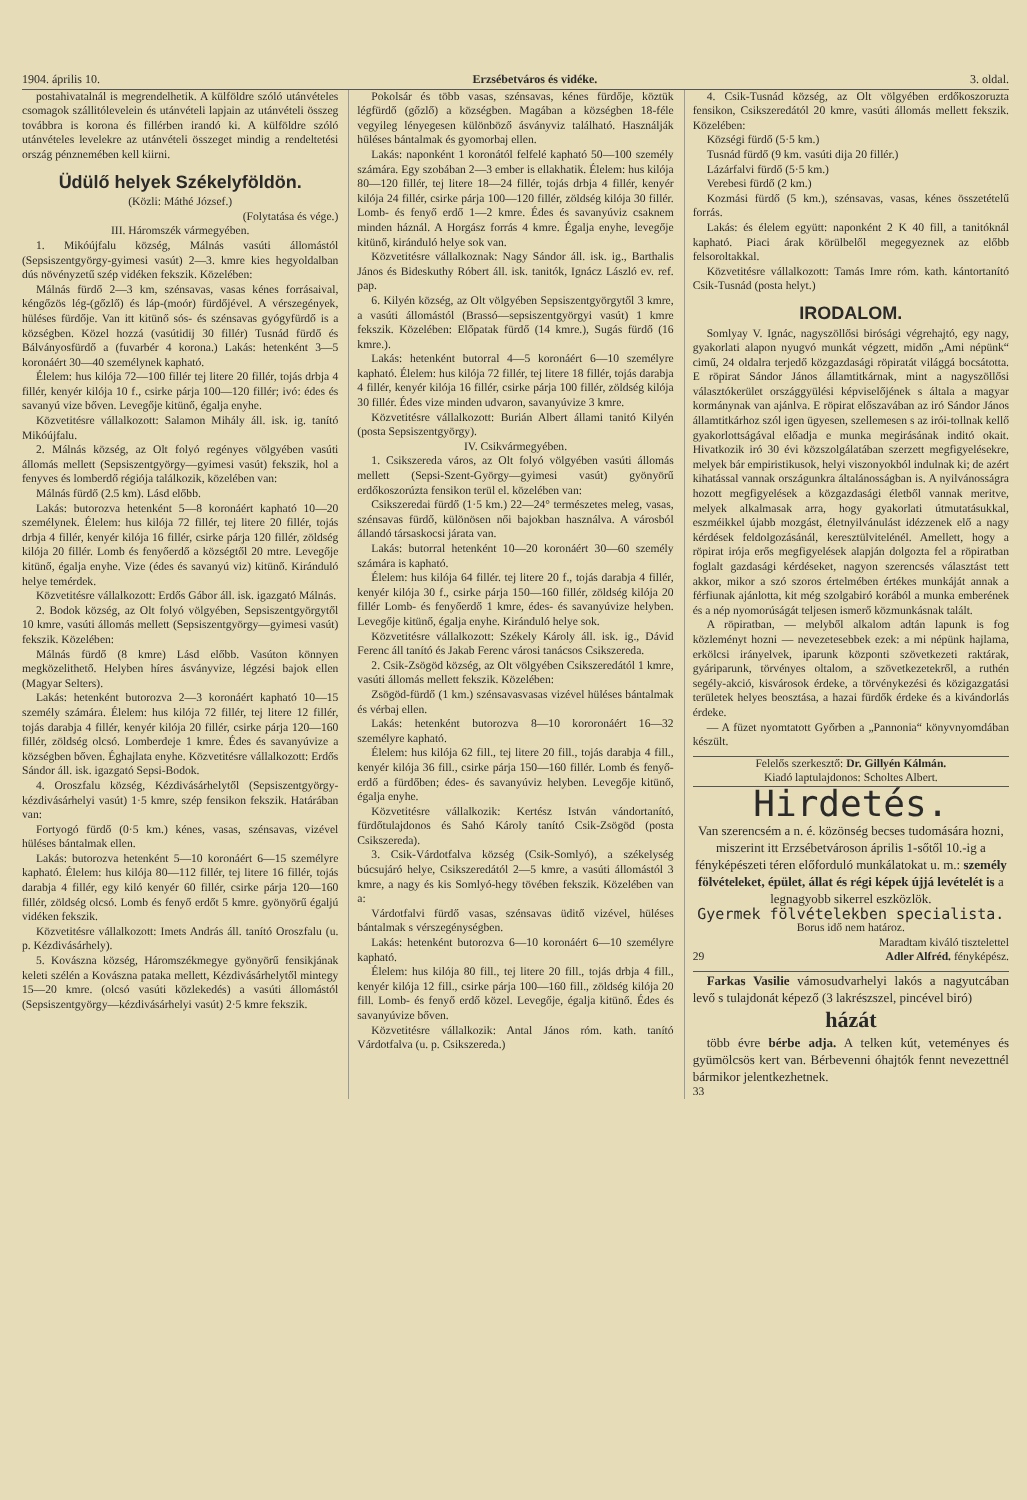1904. április 10. Erzsébetváros és vidéke. 3. oldal.
postahivatalnál is megrendelhetik. A külföldre szóló utánvételes csomagok szállitólevelein és utánvételi lapjain az utánvételi összeg továbbra is korona és fillérben irandó ki. A külföldre szóló utánvételes levelekre az utánvételi összeget mindig a rendeltetési ország pénznemében kell kiirni.
Üdülő helyek Székelyföldön.
(Közli: Máthé József.)
(Folytatása és vége.)
III. Háromszék vármegyében.
1. Mikóújfalu község, Málnás vasúti állomástól (Sepsiszentgyörgy-gyimesi vasút) 2—3. kmre kies hegyoldalban dús növényzetű szép vidéken fekszik. Közelében:
Málnás fürdő 2—3 km, szénsavas, vasas kénes forrásaival, kéngőzös lég-(gőzlő) és láp-(moór) fürdőjével. A vérszegények, hüléses fürdője. Van itt kitünő sós- és szénsavas gyógyfürdő is a községben. Közel hozzá (vasútidij 30 fillér) Tusnád fürdő és Bálványosfürdő a (fuvarbér 4 korona.) Lakás: hetenként 3—5 koronáért 30—40 személynek kapható.
Élelem: hus kilója 72—100 fillér tej litere 20 fillér, tojás drbja 4 fillér, kenyér kilója 10 f., csirke párja 100—120 fillér; ivó: édes és savanyú vize bőven. Levegője kitünő, égalja enyhe.
Közvetitésre vállalkozott: Salamon Mihály áll. isk. ig. tanító Mikóújfalu.
2. Málnás község, az Olt folyó regényes völgyében vasúti állomás mellett (Sepsiszentgyörgy—gyimesi vasút) fekszik, hol a fenyves és lomberdő régiója találkozik, közelében van:
Málnás fürdő (2.5 km). Lásd előbb.
Lakás: butorozva hetenként 5—8 koronáért kapható 10—20 személynek. Élelem: hus kilója 72 fillér, tej litere 20 fillér, tojás drbja 4 fillér, kenyér kilója 16 fillér, csirke párja 120 fillér, zöldség kilója 20 fillér. Lomb és fenyőerdő a községtől 20 mtre. Levegője kitünő, égalja enyhe. Vize (édes és savanyú viz) kitünő. Kiránduló helye temérdek.
Közvetitésre vállalkozott: Erdős Gábor áll. isk. igazgató Málnás.
2. Bodok község, az Olt folyó völgyében, Sepsiszentgyörgytől 10 kmre, vasúti állomás mellett (Sepsiszentgyörgy—gyimesi vasút) fekszik. Közelében:
Málnás fürdő (8 kmre) Lásd előbb. Vasúton könnyen megközelithető. Helyben híres ásványvize, légzési bajok ellen (Magyar Selters).
Lakás: hetenként butorozva 2—3 koronáért kapható 10—15 személy számára. Élelem: hus kilója 72 fillér, tej litere 12 fillér, tojás darabja 4 fillér, kenyér kilója 20 fillér, csirke párja 120—160 fillér, zöldség olcsó. Lomberdeje 1 kmre. Édes és savanyúvize a községben bőven. Éghajlata enyhe. Közvetitésre vállalkozott: Erdős Sándor áll. isk. igazgató Sepsi-Bodok.
4. Oroszfalu község, Kézdivásárhelytől (Sepsiszentgyörgy-kézdivásárhelyi vasút) 1·5 kmre, szép fensikon fekszik. Határában van:
Fortyogó fürdő (0·5 km.) kénes, vasas, szénsavas, vizével hüléses bántalmak ellen.
Lakás: butorozva hetenként 5—10 koronáért 6—15 személyre kapható. Élelem: hus kilója 80—112 fillér, tej litere 16 fillér, tojás darabja 4 fillér, egy kiló kenyér 60 fillér, csirke párja 120—160 fillér, zöldség olcsó. Lomb és fenyő erdőt 5 kmre. gyönyörű égaljú vidéken fekszik.
Közvetitésre vállalkozott: Imets András áll. tanító Oroszfalu (u. p. Kézdivásárhely).
5. Kovászna község, Háromszékmegye gyönyörű fensikjának keleti szélén a Kovászna pataka mellett, Kézdivásárhelytől mintegy 15—20 kmre. (olcsó vasúti közlekedés) a vasúti állomástól (Sepsiszentgyörgy—kézdivásárhelyi vasút) 2·5 kmre fekszik.
Pokolsár és több vasas, szénsavas, kénes fürdője, köztük légfürdő (gőzlő) a községben. Magában a községben 18-féle vegyileg lényegesen különböző ásványviz található. Használják hüléses bántalmak és gyomorbaj ellen.
Lakás: naponként 1 koronától felfelé kapható 50—100 személy számára. Egy szobában 2—3 ember is ellakhatik. Élelem: hus kilója 80—120 fillér, tej litere 18—24 fillér, tojás drbja 4 fillér, kenyér kilója 24 fillér, csirke párja 100—120 fillér, zöldség kilója 30 fillér. Lomb- és fenyő erdő 1—2 kmre. Édes és savanyúviz csaknem minden háznál. A Horgász forrás 4 kmre. Égalja enyhe, levegője kitünő, kiránduló helye sok van.
Közvetitésre vállalkoznak: Nagy Sándor áll. isk. ig., Barthalis János és Bideskuthy Róbert áll. isk. tanitók, Ignácz László ev. ref. pap.
6. Kilyén község, az Olt völgyében Sepsiszentgyörgytől 3 kmre, a vasúti állomástól (Brassó—sepsiszentgyörgyi vasút) 1 kmre fekszik. Közelében: Előpatak fürdő (14 kmre.), Sugás fürdő (16 kmre.).
Lakás: hetenként butorral 4—5 koronáért 6—10 személyre kapható. Élelem: hus kilója 72 fillér, tej litere 18 fillér, tojás darabja 4 fillér, kenyér kilója 16 fillér, csirke párja 100 fillér, zöldség kilója 30 fillér. Édes vize minden udvaron, savanyúvize 3 kmre.
Közvetitésre vállalkozott: Burián Albert állami tanitó Kilyén (posta Sepsiszentgyörgy).
IV. Csikvármegyében.
1. Csikszereda város, az Olt folyó völgyében vasúti állomás mellett (Sepsi-Szent-György—gyimesi vasút) gyönyörű erdőkoszorúzta fensikon terül el. közelében van:
Csikszeredai fürdő (1·5 km.) 22—24° természetes meleg, vasas, szénsavas fürdő, különösen női bajokban használva. A városból állandó társaskocsi járata van.
Lakás: butorral hetenként 10—20 koronáért 30—60 személy számára is kapható.
Élelem: hus kilója 64 fillér. tej litere 20 f., tojás darabja 4 fillér, kenyér kilója 30 f., csirke párja 150—160 fillér, zöldség kilója 20 fillér Lomb- és fenyőerdő 1 kmre, édes- és savanyúvize helyben. Levegője kitünő, égalja enyhe. Kiránduló helye sok.
Közvetitésre vállalkozott: Székely Károly áll. isk. ig., Dávid Ferenc áll tanító és Jakab Ferenc városi tanácsos Csikszereda.
2. Csik-Zsögöd község, az Olt völgyében Csikszeredától 1 kmre, vasúti állomás mellett fekszik. Közelében:
Zsögöd-fürdő (1 km.) szénsavasvasas vizével hüléses bántalmak és vérbaj ellen.
Lakás: hetenként butorozva 8—10 kororonáért 16—32 személyre kapható.
Élelem: hus kilója 62 fill., tej litere 20 fill., tojás darabja 4 fill., kenyér kilója 36 fill., csirke párja 150—160 fillér. Lomb és fenyő-erdő a fürdőben; édes- és savanyúviz helyben. Levegője kitünő, égalja enyhe.
Közvetitésre vállalkozik: Kertész István vándortanító, fürdőtulajdonos és Sahó Károly tanító Csik-Zsögöd (posta Csikszereda).
3. Csik-Várdotfalva község (Csik-Somlyó), a székelység búcsujáró helye, Csikszeredától 2—5 kmre, a vasúti állomástól 3 kmre, a nagy és kis Somlyó-hegy tövében fekszik. Közelében van a:
Várdotfalvi fürdő vasas, szénsavas üditő vizével, hüléses bántalmak s vérszegénységben.
Lakás: hetenként butorozva 6—10 koronáért 6—10 személyre kapható.
Élelem: hus kilója 80 fill., tej litere 20 fill., tojás drbja 4 fill., kenyér kilója 12 fill., csirke párja 100—160 fill., zöldség kilója 20 fill. Lomb- és fenyő erdő közel. Levegője, égalja kitünő. Édes és savanyúvize bőven.
Közvetitésre vállalkozik: Antal János róm. kath. tanító Várdotfalva (u. p. Csikszereda.)
4. Csik-Tusnád község, az Olt völgyében erdőkoszoruzta fensikon, Csikszeredától 20 kmre, vasúti állomás mellett fekszik. Közelében:
Községi fürdő (5·5 km.)
Tusnád fürdő (9 km. vasúti dija 20 fillér.)
Lázárfalvi fürdő (5·5 km.)
Verebesi fürdő (2 km.)
Kozmási fürdő (5 km.), szénsavas, vasas, kénes összetételű forrás.
Lakás: és élelem együtt: naponként 2 K 40 fill, a tanitóknál kapható. Piaci árak körülbelől megegyeznek az előbb felsoroltakkal.
Közvetitésre vállalkozott: Tamás Imre róm. kath. kántortanító Csik-Tusnád (posta helyt.)
IRODALOM.
Somlyay V. Ignác, nagyszöllősi birósági végrehajtó, egy nagy, gyakorlati alapon nyugvó munkát végzett, midőn „Ami népünk“ cimű, 24 oldalra terjedő közgazdasági röpiratát világgá bocsátotta. E röpirat Sándor János államtitkárnak, mint a nagyszöllősi választókerület országgyülési képviselőjének s általa a magyar kormánynak van ajánlva. E röpirat előszavában az iró Sándor János államtitkárhoz szól igen ügyesen, szellemesen s az irói-tollnak kellő gyakorlottságával előadja e munka megirásának inditó okait. Hivatkozik iró 30 évi közszolgálatában szerzett megfigyelésekre, melyek bár empiristikusok, helyi viszonyokból indulnak ki; de azért kihatással vannak országunkra általánosságban is. A nyilvánosságra hozott megfigyelések a közgazdasági életből vannak meritve, melyek alkalmasak arra, hogy gyakorlati útmutatásukkal, eszméikkel újabb mozgást, életnyilvánulást idézzenek elő a nagy kérdések feldolgozásánál, keresztülvitelénél. Amellett, hogy a röpirat irója erős megfigyelések alapján dolgozta fel a röpiratban foglalt gazdasági kérdéseket, nagyon szerencsés választást tett akkor, mikor a szó szoros értelmében értékes munkáját annak a férfiunak ajánlotta, kit még szolgabiró korából a munka emberének és a nép nyomorúságát teljesen ismerő közmunkásnak talált.
A röpiratban, — melyből alkalom adtán lapunk is fog közleményt hozni — nevezetesebbek ezek: a mi népünk hajlama, erkölcsi irányelvek, iparunk központi szövetkezeti raktárak, gyáriparunk, törvényes oltalom, a szövetkezetekről, a ruthén segély-akció, kisvárosok érdeke, a törvénykezési és közigazgatási területek helyes beosztása, a hazai fürdők érdeke és a kivándorlás érdeke.
— A füzet nyomtatott Győrben a „Pannonia“ könyvnyomdában készült.
Felelős szerkesztő: Dr. Gillyén Kálmán.
Kiadó laptulajdonos: Scholtes Albert.
Hirdetés.
Van szerencsém a n. é. közönség becses tudomására hozni, miszerint itt Erzsébetvároson április 1-sőtől 10.-ig a fényképészeti téren előforduló munkálatokat u. m.: személy fölvételeket, épület, állat és régi képek újjá levételét is a legnagyobb sikerrel eszközlök.
Gyermek fölvételekben specialista.
Borus idő nem határoz.
Maradtam kiváló tisztelettel
29 Adler Alfréd. fényképész.
Farkas Vasilie vámosudvarhelyi lakós a nagyutcában levő s tulajdonát képező (3 lakrészszel, pincével biró)
házát
több évre bérbe adja. A telken kút, veteményes és gyümölcsös kert van. Bérbevenni óhajtók fennt nevezettnél bármikor jelentkezhetnek.
33